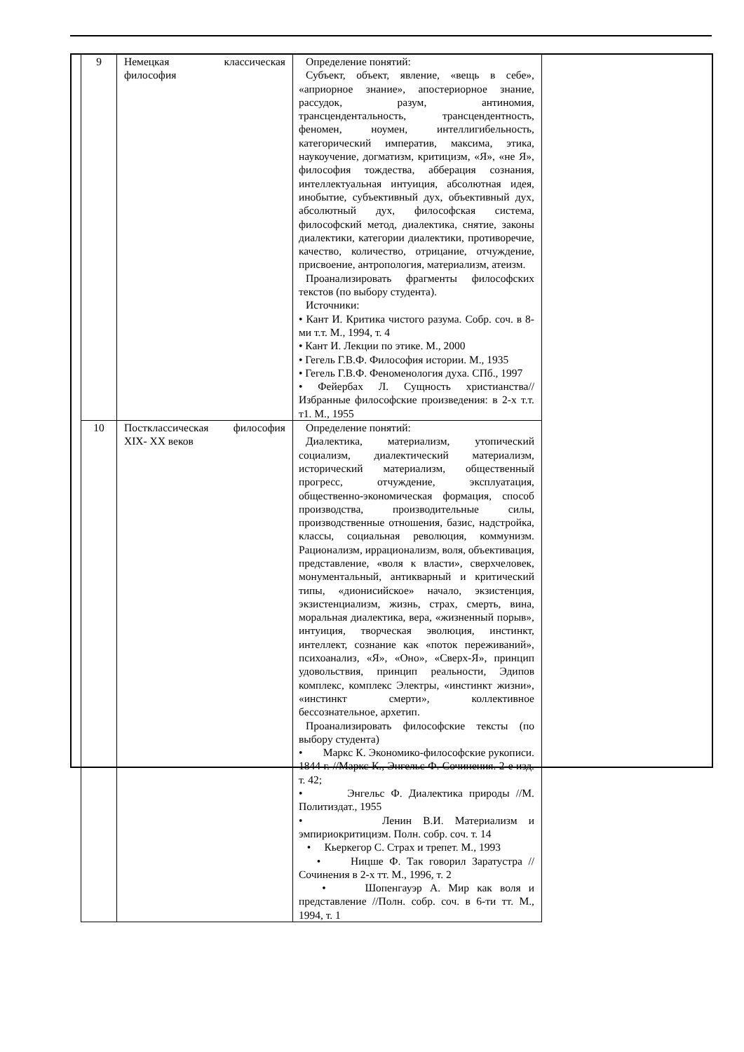| 9 | Немецкая классическая философия | Определение понятий: Субъект, объект, явление, «вещь в себе», «априорное знание», апостериорное знание, рассудок, разум, антиномия, трансцендентальность, трансцендентность, феномен, ноумен, интеллигибельность, категорический императив, максима, этика, наукоучение, догматизм, критицизм, «Я», «не Я», философия тождества, абберация сознания, интеллектуальная интуиция, абсолютная идея, инобытие, субъективный дух, объективный дух, абсолютный дух, философская система, философский метод, диалектика, снятие, законы диалектики, категории диалектики, противоречие, качество, количество, отрицание, отчуждение, присвоение, антропология, материализм, атеизм. Проанализировать фрагменты философских текстов (по выбору студента). Источники: • Кант И. Критика чистого разума. Собр. соч. в 8-ми т.т. М., 1994, т. 4 • Кант И. Лекции по этике. М., 2000 • Гегель Г.В.Ф. Философия истории. М., 1935 • Гегель Г.В.Ф. Феноменология духа. СПб., 1997 • Фейербах Л. Сущность христианства// Избранные философские произведения: в 2-х т.т. т1. М., 1955 |
| 10 | Постклассическая философия XIX- XX веков | Определение понятий: Диалектика, материализм, утопический социализм, диалектический материализм, исторический материализм, общественный прогресс, отчуждение, эксплуатация, общественно-экономическая формация, способ производства, производительные силы, производственные отношения, базис, надстройка, классы, социальная революция, коммунизм. Рационализм, иррационализм, воля, объективация, представление, «воля к власти», сверхчеловек, монументальный, антикварный и критический типы, «дионисийское» начало, экзистенция, экзистенциализм, жизнь, страх, смерть, вина, моральная диалектика, вера, «жизненный порыв», интуиция, творческая эволюция, инстинкт, интеллект, сознание как «поток переживаний», психоанализ, «Я», «Оно», «Сверх-Я», принцип удовольствия, принцип реальности, Эдипов комплекс, комплекс Электры, «инстинкт жизни», «инстинкт смерти», коллективное бессознательное, архетип. Проанализировать философские тексты (по выбору студента) • Маркс К. Экономико-философские рукописи. 1844 г. //Маркс К., Энгельс Ф. Сочинения. 2-е изд. т. 42; • Энгельс Ф. Диалектика природы //М. Политиздат., 1955 • Ленин В.И. Материализм и эмпириокритицизм. Полн. собр. соч. т. 14 • Кьеркегор С. Страх и трепет. М., 1993 • Ницше Ф. Так говорил Заратустра //Сочинения в 2-х тт. М., 1996, т. 2 • Шопенгауэр А. Мир как воля и представление //Полн. собр. соч. в 6-ти тт. М., 1994, т. 1 |